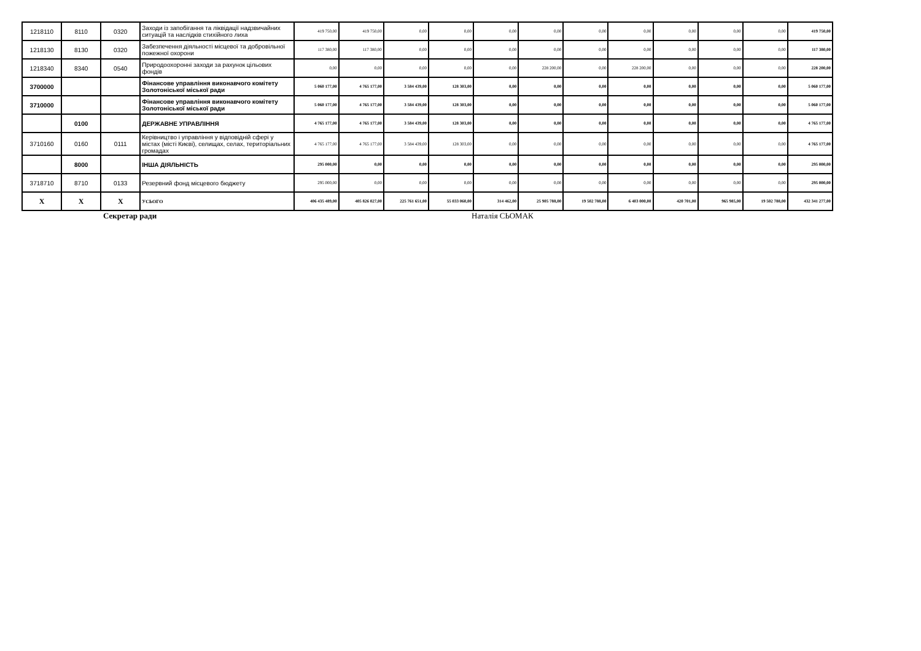| 1218110 | 8110 | 0320 | Заходи із запобігання та ліквідації надзвичайних ситуацій та наслідків стихійного лиха | 419 750,00 | 419 750,00 | 0,00 | 0,00 | 0,00 | 0,00 | 0,00 | 0,00 | 0,00 | 0,00 | 0,00 | 419 750,00 |
| 1218130 | 8130 | 0320 | Забезпечення діяльності місцевої та добровільної пожежної охорони | 117 380,00 | 117 380,00 | 0,00 | 0,00 | 0,00 | 0,00 | 0,00 | 0,00 | 0,00 | 0,00 | 0,00 | 117 380,00 |
| 1218340 | 8340 | 0540 | Природоохоронні заходи за рахунок цільових фондів | 0,00 | 0,00 | 0,00 | 0,00 | 0,00 | 228 200,00 | 0,00 | 228 200,00 | 0,00 | 0,00 | 0,00 | 228 200,00 |
| 3700000 | | | Фінансове управління виконавчого комітету Золотоніської міської ради | 5 060 177,00 | 4 765 177,00 | 3 584 439,00 | 128 303,00 | 0,00 | 0,00 | 0,00 | 0,00 | 0,00 | 0,00 | 0,00 | 5 060 177,00 |
| 3710000 | | | Фінансове управління виконавчого комітету Золотоніської міської ради | 5 060 177,00 | 4 765 177,00 | 3 584 439,00 | 128 303,00 | 0,00 | 0,00 | 0,00 | 0,00 | 0,00 | 0,00 | 0,00 | 5 060 177,00 |
| | 0100 | | ДЕРЖАВНЕ УПРАВЛІННЯ | 4 765 177,00 | 4 765 177,00 | 3 584 439,00 | 128 303,00 | 0,00 | 0,00 | 0,00 | 0,00 | 0,00 | 0,00 | 0,00 | 4 765 177,00 |
| 3710160 | 0160 | 0111 | Керівництво і управління у відповідній сфері у містах (місті Києві), селищах, селах, територіальних громадах | 4 765 177,00 | 4 765 177,00 | 3 584 439,00 | 128 303,00 | 0,00 | 0,00 | 0,00 | 0,00 | 0,00 | 0,00 | 0,00 | 4 765 177,00 |
| | 8000 | | ІНША ДІЯЛЬНІСТЬ | 295 000,00 | 0,00 | 0,00 | 0,00 | 0,00 | 0,00 | 0,00 | 0,00 | 0,00 | 0,00 | 0,00 | 295 000,00 |
| 3718710 | 8710 | 0133 | Резервний фонд місцевого бюджету | 295 000,00 | 0,00 | 0,00 | 0,00 | 0,00 | 0,00 | 0,00 | 0,00 | 0,00 | 0,00 | 0,00 | 295 000,00 |
| X | X | X | УСЬОГО | 406 435 489,00 | 405 826 027,00 | 225 761 651,00 | 55 033 060,00 | 314 462,00 | 25 905 788,00 | 19 502 788,00 | 6 403 000,00 | 420 701,00 | 965 985,00 | 19 502 788,00 | 432 341 277,00 |
Секретар ради Наталія СЬОМАК